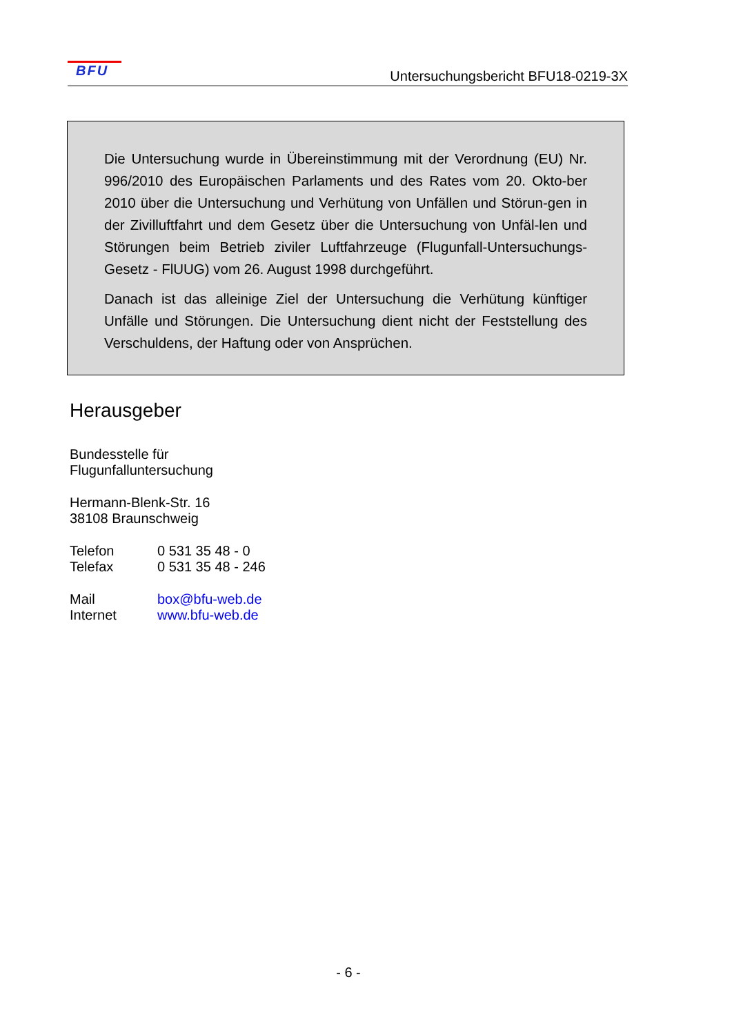BFU
Untersuchungsbericht BFU18-0219-3X
Die Untersuchung wurde in Übereinstimmung mit der Verordnung (EU) Nr. 996/2010 des Europäischen Parlaments und des Rates vom 20. Okto-ber 2010 über die Untersuchung und Verhütung von Unfällen und Störun-gen in der Zivilluftfahrt und dem Gesetz über die Untersuchung von Unfäl-len und Störungen beim Betrieb ziviler Luftfahrzeuge (Flugunfall-Untersuchungs-Gesetz - FlUUG) vom 26. August 1998 durchgeführt.
Danach ist das alleinige Ziel der Untersuchung die Verhütung künftiger Unfälle und Störungen. Die Untersuchung dient nicht der Feststellung des Verschuldens, der Haftung oder von Ansprüchen.
Herausgeber
Bundesstelle für
Flugunfalluntersuchung
Hermann-Blenk-Str. 16
38108 Braunschweig
Telefon 0 531 35 48 - 0
Telefax 0 531 35 48 - 246
Mail box@bfu-web.de
Internet www.bfu-web.de
- 6 -